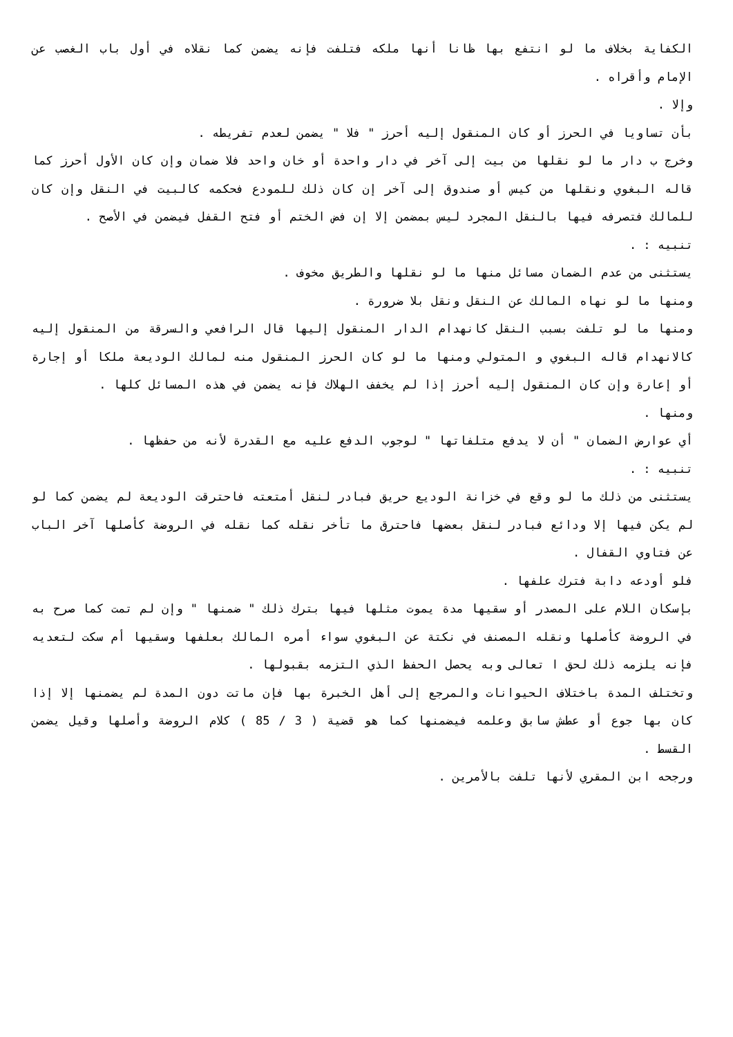الكفاية بخلاف ما لو انتفع بها ظانا أنها ملكه فتلفت فإنه يضمن كما نقلاه في أول باب الغصب عن الإمام وأقراه .
وإلا .
بأن تساويا في الحرز أو كان المنقول إليه أحرز " فلا " يضمن لعدم تفريطه .
وخرج ب دار ما لو نقلها من بيت إلى آخر في دار واحدة أو خان واحد فلا ضمان وإن كان الأول أحرز كما قاله البغوي ونقلها من كيس أو صندوق إلى آخر إن كان ذلك للمودع فحكمه كالبيت في النقل وإن كان للمالك فتصرفه فيها بالنقل المجرد ليس بمضمن إلا إن فض الختم أو فتح القفل فيضمن في الأصح .
تنبيه : .
يستثنى من عدم الضمان مسائل منها ما لو نقلها والطريق مخوف .
ومنها ما لو نهاه المالك عن النقل ونقل بلا ضرورة .
ومنها ما لو تلفت بسبب النقل كانهدام الدار المنقول إليها قال الرافعي والسرقة من المنقول إليه كالانهدام قاله البغوي و المتولي ومنها ما لو كان الحرز المنقول منه لمالك الوديعة ملكا أو إجارة أو إعارة وإن كان المنقول إليه أحرز إذا لم يخفف الهلاك فإنه يضمن في هذه المسائل كلها .
ومنها .
أي عوارض الضمان " أن لا يدفع متلفاتها " لوجوب الدفع عليه مع القدرة لأنه من حفظها .
تنبيه : .
يستثنى من ذلك ما لو وقع في خزانة الوديع حريق فبادر لنقل أمتعته فاحترقت الوديعة لم يضمن كما لو لم يكن فيها إلا ودائع فبادر لنقل بعضها فاحترق ما تأخر نقله كما نقله في الروضة كأصلها آخر الباب عن فتاوي القفال .
فلو أودعه دابة فترك علفها .
بإسكان اللام على المصدر أو سقيها مدة يموت مثلها فيها بترك ذلك " ضمنها " وإن لم تمت كما صرح به في الروضة كأصلها ونقله المصنف في نكتة عن البغوي سواء أمره المالك بعلفها وسقيها أم سكت لتعديه فإنه يلزمه ذلك لحق ا تعالى وبه يحصل الحفظ الذي التزمه بقبولها .
وتختلف المدة باختلاف الحيوانات والمرجع إلى أهل الخبرة بها فإن ماتت دون المدة لم يضمنها إلا إذا كان بها جوع أو عطش سابق وعلمه فيضمنها كما هو قضية ( 3 / 85 ) كلام الروضة وأصلها وقيل يضمن القسط .
ورجحه ابن المقري لأنها تلفت بالأمرين .